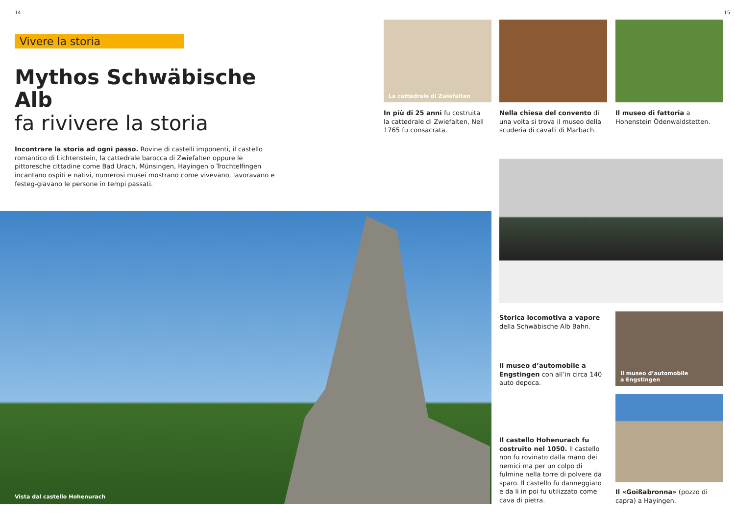14 15
Vivere la storia
Mythos Schwäbische Alb
fa rivivere la storia
Incontrare la storia ad ogni passo. Rovine di castelli imponenti, il castello romantico di Lichtenstein, la cattedrale barocca di Zwiefalten oppure le pittoresche cittadine come Bad Urach, Münsingen, Hayingen o Trochtelfingen incantano ospiti e nativi, numerosi musei mostrano come vivevano, lavoravano e festeg-giavano le persone in tempi passati.
Vista dal castello Hohenurach
La cattedrale di Zwiefalten
In più di 25 anni fu costruita la cattedrale di Zwiefalten, Nell 1765 fu consacrata.
Nella chiesa del convento di una volta si trova il museo della scuderia di cavalli di Marbach.
Il museo di fattoria a Hohenstein Ödenwaldstetten.
Storica locomotiva a vapore della Schwäbische Alb Bahn.
Il museo d’automobile
a Engstingen
Il museo d’automobile a Engstingen con all’in circa 140 auto depoca.
Il castello Hohenurach fu costruito nel 1050. Il castello non fu rovinato dalla mano dei nemici ma per un colpo di fulmine nella torre di polvere da sparo. Il castello fu danneggiato e da li in poi fu utilizzato come cava di pietra.
Il «Goißabronna» (pozzo di capra) a Hayingen.